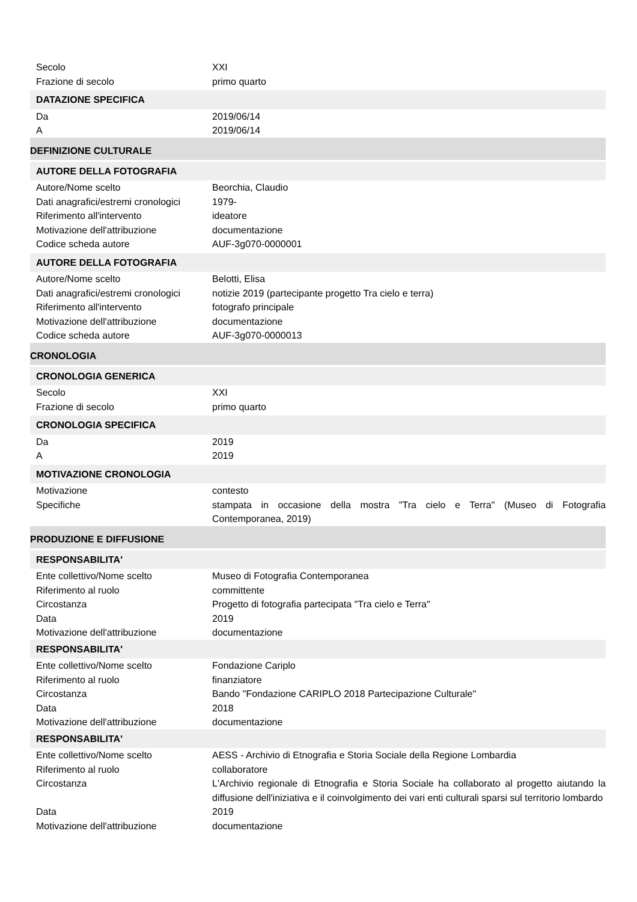| Secolo | XXI |
| Frazione di secolo | primo quarto |
| DATAZIONE SPECIFICA | |
| Da | 2019/06/14 |
| A | 2019/06/14 |
| DEFINIZIONE CULTURALE | |
| AUTORE DELLA FOTOGRAFIA | |
| Autore/Nome scelto | Beorchia, Claudio |
| Dati anagrafici/estremi cronologici | 1979- |
| Riferimento all'intervento | ideatore |
| Motivazione dell'attribuzione | documentazione |
| Codice scheda autore | AUF-3g070-0000001 |
| AUTORE DELLA FOTOGRAFIA | |
| Autore/Nome scelto | Belotti, Elisa |
| Dati anagrafici/estremi cronologici | notizie 2019 (partecipante progetto Tra cielo e terra) |
| Riferimento all'intervento | fotografo principale |
| Motivazione dell'attribuzione | documentazione |
| Codice scheda autore | AUF-3g070-0000013 |
| CRONOLOGIA | |
| CRONOLOGIA GENERICA | |
| Secolo | XXI |
| Frazione di secolo | primo quarto |
| CRONOLOGIA SPECIFICA | |
| Da | 2019 |
| A | 2019 |
| MOTIVAZIONE CRONOLOGIA | |
| Motivazione | contesto |
| Specifiche | stampata in occasione della mostra "Tra cielo e Terra" (Museo di Fotografia Contemporanea, 2019) |
| PRODUZIONE E DIFFUSIONE | |
| RESPONSABILITA' | |
| Ente collettivo/Nome scelto | Museo di Fotografia Contemporanea |
| Riferimento al ruolo | committente |
| Circostanza | Progetto di fotografia partecipata "Tra cielo e Terra" |
| Data | 2019 |
| Motivazione dell'attribuzione | documentazione |
| RESPONSABILITA' | |
| Ente collettivo/Nome scelto | Fondazione Cariplo |
| Riferimento al ruolo | finanziatore |
| Circostanza | Bando "Fondazione CARIPLO 2018 Partecipazione Culturale" |
| Data | 2018 |
| Motivazione dell'attribuzione | documentazione |
| RESPONSABILITA' | |
| Ente collettivo/Nome scelto | AESS - Archivio di Etnografia e Storia Sociale della Regione Lombardia |
| Riferimento al ruolo | collaboratore |
| Circostanza | L'Archivio regionale di Etnografia e Storia Sociale ha collaborato al progetto aiutando la diffusione dell'iniziativa e il coinvolgimento dei vari enti culturali sparsi sul territorio lombardo |
| Data | 2019 |
| Motivazione dell'attribuzione | documentazione |